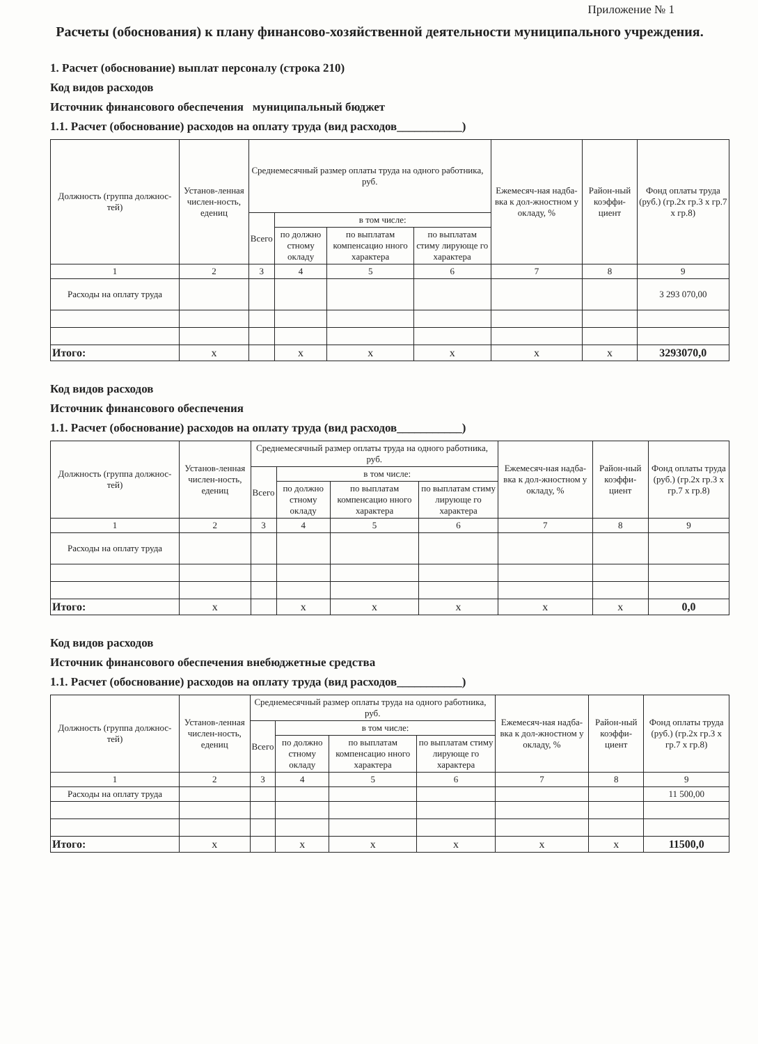Приложение № 1
Расчеты (обоснования) к плану финансово-хозяйственной деятельности муниципального учреждения.
1. Расчет (обоснование) выплат персоналу (строка 210)
Код видов расходов
Источник финансового обеспечения муниципальный бюджет
1.1. Расчет (обоснование) расходов на оплату труда (вид расходов___________)
| Должность (группа должнос-тей) | Установ-ленная числен-ность, едениц | Среднемесячный размер оплаты труда на одного работника, руб. | | | | Ежемесяч-ная надба-вка к дол-жностном у окладу, % | Район-ный коэффи-циент | Фонд оплаты труда (руб.) (гр.2х гр.3 х гр.7 х гр.8) |
| --- | --- | --- | --- | --- | --- | --- | --- | --- |
| | | Всего | в том числе: | | | | | |
| | | | по должно стному окладу | по выплатам компенсацио нного характера | по выплатам стиму лирующе го характера | | | |
| 1 | 2 | 3 | 4 | 5 | 6 | 7 | 8 | 9 |
| Расходы на оплату труда | | | | | | | | 3 293 070,00 |
| Итого: | x | | x | x | x | x | x | 3293070,0 |
Код видов расходов
Источник финансового обеспечения
1.1. Расчет (обоснование) расходов на оплату труда (вид расходов___________)
| Должность (группа должнос-тей) | Установ-ленная числен-ность, едениц | Среднемесячный размер оплаты труда на одного работника, руб. | | | | Ежемесяч-ная надба-вка к дол-жностном у окладу, % | Район-ный коэффи-циент | Фонд оплаты труда (руб.) (гр.2х гр.3 х гр.7 х гр.8) |
| --- | --- | --- | --- | --- | --- | --- | --- | --- |
| | | Всего | в том числе: | | | | | |
| | | | по должно стному окладу | по выплатам компенсацио нного характера | по выплатам стиму лирующе го характера | | | |
| 1 | 2 | 3 | 4 | 5 | 6 | 7 | 8 | 9 |
| Расходы на оплату труда | | | | | | | | |
| Итого: | x | | x | x | x | x | x | 0,0 |
Код видов расходов
Источник финансового обеспечения внебюджетные средства
1.1. Расчет (обоснование) расходов на оплату труда (вид расходов___________)
| Должность (группа должнос-тей) | Установ-ленная числен-ность, едениц | Среднемесячный размер оплаты труда на одного работника, руб. | | | | Ежемесяч-ная надба-вка к дол-жностном у окладу, % | Район-ный коэффи-циент | Фонд оплаты труда (руб.) (гр.2х гр.3 х гр.7 х гр.8) |
| --- | --- | --- | --- | --- | --- | --- | --- | --- |
| | | Всего | в том числе: | | | | | |
| | | | по должно стному окладу | по выплатам компенсацио нного характера | по выплатам стиму лирующе го характера | | | |
| 1 | 2 | 3 | 4 | 5 | 6 | 7 | 8 | 9 |
| Расходы на оплату труда | | | | | | | | 11 500,00 |
| Итого: | x | | x | x | x | x | x | 11500,0 |